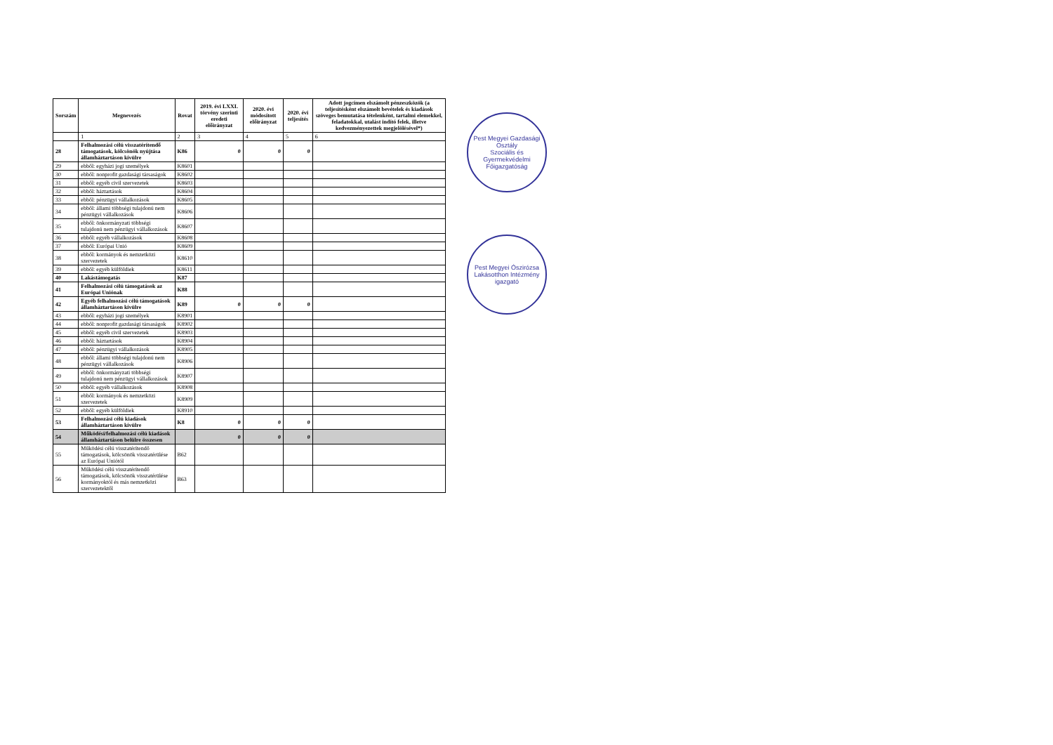| Sorszám | Megnevezés | Rovat | 2019. évi LXXI. törvény szerinti eredeti előirányzat | 2020. évi módosított előirányzat | 2020. évi teljesítés | Adott jogcímen elszámolt pénzeszközök (a teljesítésként elszámolt bevételek és kiadások szöveges bemutatása tételenként, tartalmi elemekkel, feladatokkal, utalást indító felek, illetve kedvezményezettek megjelölésével*) |
| --- | --- | --- | --- | --- | --- | --- |
| | 1 | 2 | 3 | 4 | 5 | 6 |
| 28 | Felhalmozási célú visszatérítendő támogatások, kölcsönök nyújtása államháztartáson kívülre | K86 | 0 | 0 | 0 | |
| 29 | ebből: egyházi jogi személyek | K8601 | | | | |
| 30 | ebből: nonprofit gazdasági társaságok | K8602 | | | | |
| 31 | ebből: egyéb civil szervezetek | K8603 | | | | |
| 32 | ebből: háztartások | K8604 | | | | |
| 33 | ebből: pénzügyi vállalkozások | K8605 | | | | |
| 34 | ebből: állami többségi tulajdonú nem pénzügyi vállalkozások | K8606 | | | | |
| 35 | ebből: önkormányzati többségi tulajdonú nem pénzügyi vállalkozások | K8607 | | | | |
| 36 | ebből: egyéb vállalkozások | K8608 | | | | |
| 37 | ebből: Európai Unió | K8609 | | | | |
| 38 | ebből: kormányok és nemzetközi szervezetek | K8610 | | | | |
| 39 | ebből: egyéb külföldiek | K8611 | | | | |
| 40 | Lakástámogatás | K87 | | | | |
| 41 | Felhalmozási célú támogatások az Európai Uniónak | K88 | | | | |
| 42 | Egyéb felhalmozási célú támogatások államháztartáson kívülre | K89 | 0 | 0 | 0 | |
| 43 | ebből: egyházi jogi személyek | K8901 | | | | |
| 44 | ebből: nonprofit gazdasági társaságok | K8902 | | | | |
| 45 | ebből: egyéb civil szervezetek | K8903 | | | | |
| 46 | ebből: háztartások | K8904 | | | | |
| 47 | ebből: pénzügyi vállalkozások | K8905 | | | | |
| 48 | ebből: állami többségi tulajdonú nem pénzügyi vállalkozások | K8906 | | | | |
| 49 | ebből: önkormányzati többségi tulajdonú nem pénzügyi vállalkozások | K8907 | | | | |
| 50 | ebből: egyéb vállalkozások | K8908 | | | | |
| 51 | ebből: kormányok és nemzetközi szervezetek | K8909 | | | | |
| 52 | ebből: egyéb külföldiek | K8910 | | | | |
| 53 | Felhalmozási célú kiadások államháztartáson kívülre | K8 | 0 | 0 | 0 | |
| 54 | Működési/felhalmozási célú kiadások államháztartáson belülre összesen | | 0 | 0 | 0 | |
| 55 | Működési célú visszatérítendő támogatások, kölcsönök visszatérülése az Európai Uniótól | B62 | | | | |
| 56 | Működési célú visszatérítendő támogatások, kölcsönök visszatérülése kormányoktól és más nemzetközi szervezetektől | B63 | | | | |
Pest Megyei Gazdasági Osztály
Szociális és Gyermekvédelmi Főigazgatóság
Pest Megyei Ószirózsa Lakásotthon Intézmény
igazgató